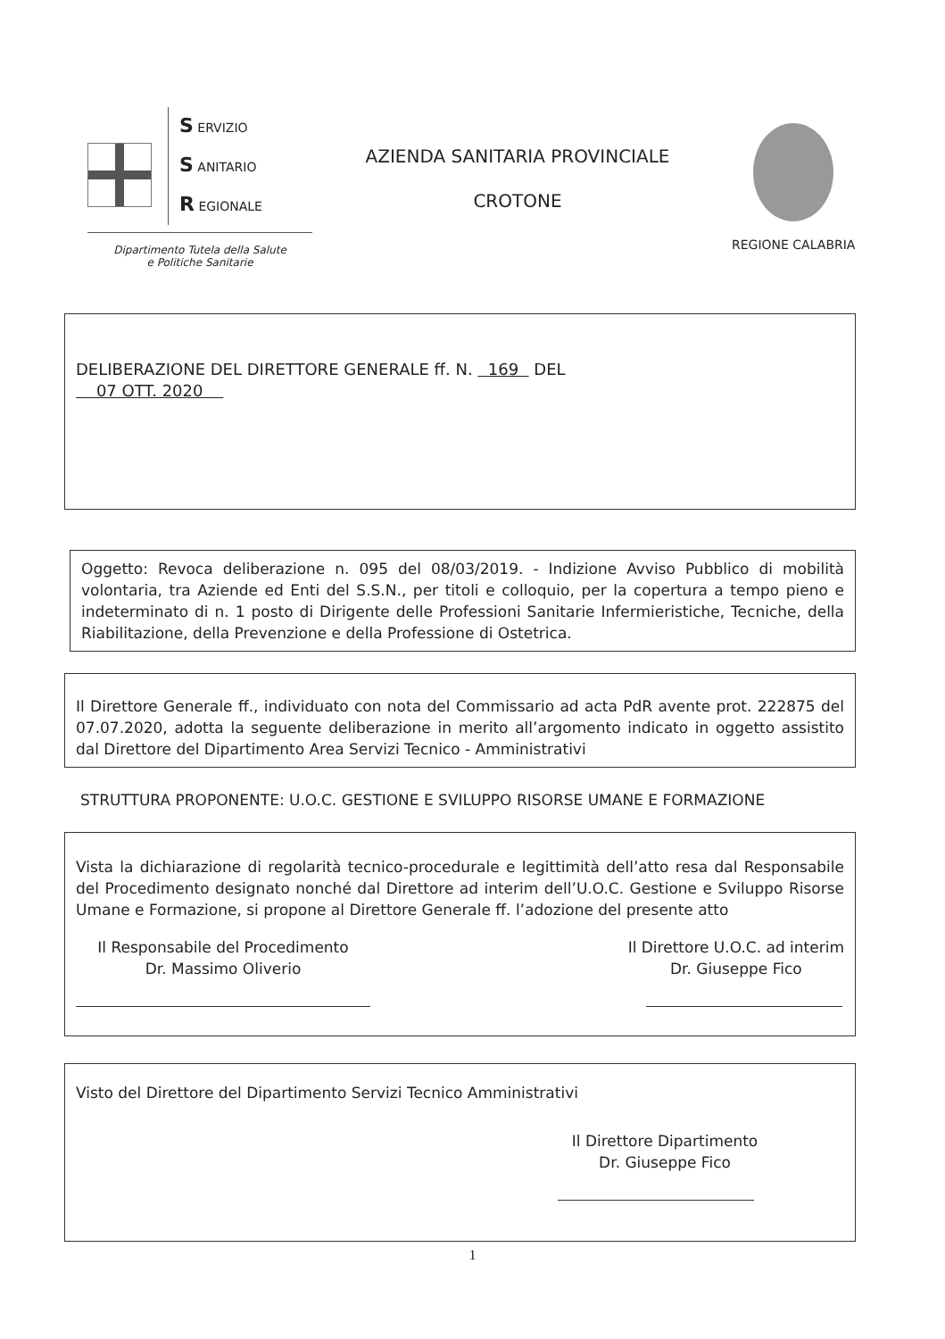S ERVIZIO
S ANITARIO
R EGIONALE
Dipartimento Tutela della Salute
e Politiche Sanitarie
AZIENDA SANITARIA PROVINCIALE
CROTONE
REGIONE CALABRIA
DELIBERAZIONE DEL DIRETTORE GENERALE ff. N. 169 DEL
07 OTT. 2020
Oggetto: Revoca deliberazione n. 095 del 08/03/2019. - Indizione Avviso Pubblico di mobilità volontaria, tra Aziende ed Enti del S.S.N., per titoli e colloquio, per la copertura a tempo pieno e indeterminato di n. 1 posto di Dirigente delle Professioni Sanitarie Infermieristiche, Tecniche, della Riabilitazione, della Prevenzione e della Professione di Ostetrica.
Il Direttore Generale ff., individuato con nota del Commissario ad acta PdR avente prot. 222875 del 07.07.2020, adotta la seguente deliberazione in merito all’argomento indicato in oggetto assistito dal Direttore del Dipartimento Area Servizi Tecnico - Amministrativi
STRUTTURA PROPONENTE: U.O.C. GESTIONE E SVILUPPO RISORSE UMANE E FORMAZIONE
Vista la dichiarazione di regolarità tecnico-procedurale e legittimità dell’atto resa dal Responsabile del Procedimento designato nonché dal Direttore ad interim dell’U.O.C. Gestione e Sviluppo Risorse Umane e Formazione, si propone al Direttore Generale ff. l’adozione del presente atto
Il Responsabile del Procedimento
Dr. Massimo Oliverio
Il Direttore U.O.C. ad interim
Dr. Giuseppe Fico
Visto del Direttore del Dipartimento Servizi Tecnico Amministrativi
Il Direttore Dipartimento
Dr. Giuseppe Fico
1